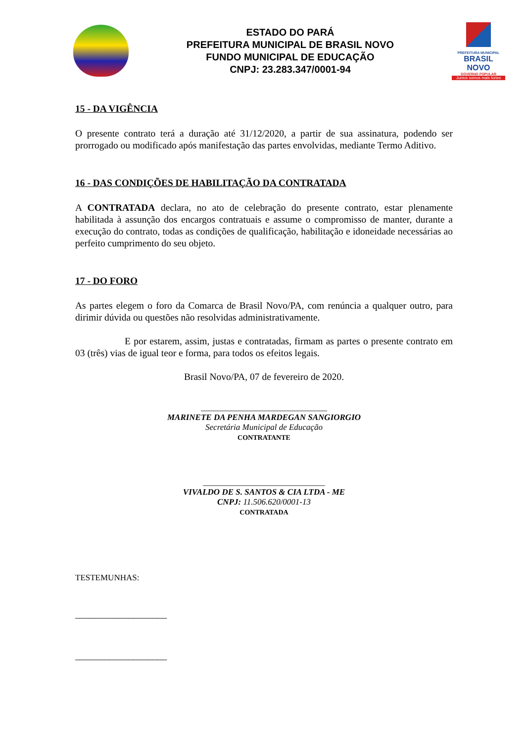ESTADO DO PARÁ
PREFEITURA MUNICIPAL DE BRASIL NOVO
FUNDO MUNICIPAL DE EDUCAÇÃO
CNPJ: 23.283.347/0001-94
PREFEITURA MUNICIPAL
BRASIL NOVO
GOVERNO POPULAR
Juntos somos mais fortes
15 - DA VIGÊNCIA
O presente contrato terá a duração até 31/12/2020, a partir de sua assinatura, podendo ser prorrogado ou modificado após manifestação das partes envolvidas, mediante Termo Aditivo.
16 - DAS CONDIÇÕES DE HABILITAÇÃO DA CONTRATADA
A CONTRATADA declara, no ato de celebração do presente contrato, estar plenamente habilitada à assunção dos encargos contratuais e assume o compromisso de manter, durante a execução do contrato, todas as condições de qualificação, habilitação e idoneidade necessárias ao perfeito cumprimento do seu objeto.
17 - DO FORO
As partes elegem o foro da Comarca de Brasil Novo/PA, com renúncia a qualquer outro, para dirimir dúvida ou questões não resolvidas administrativamente.
E por estarem, assim, justas e contratadas, firmam as partes o presente contrato em 03 (três) vias de igual teor e forma, para todos os efeitos legais.
Brasil Novo/PA, 07 de fevereiro de 2020.
______________________________
MARINETE DA PENHA MARDEGAN SANGIORGIO
Secretária Municipal de Educação
CONTRATANTE
_____________________________
VIVALDO DE S. SANTOS & CIA LTDA - ME
CNPJ: 11.506.620/0001-13
CONTRATADA
TESTEMUNHAS:
___________________
___________________